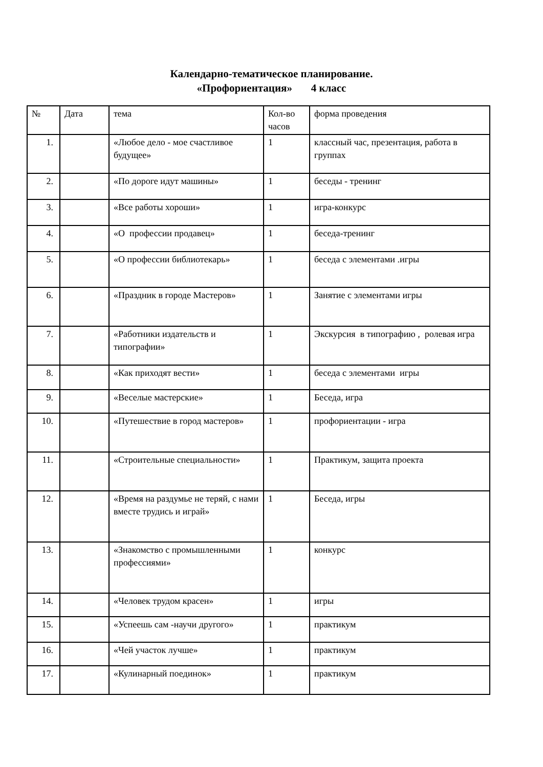Календарно-тематическое планирование.
«Профориентация» 4 класс
| № | Дата | тема | Кол-во часов | форма проведения |
| 1. | | «Любое дело - мое счастливое будущее» | 1 | классный час, презентация, работа в группах |
| 2. | | «По дороге идут машины» | 1 | беседы - тренинг |
| 3. | | «Все работы хороши» | 1 | игра-конкурс |
| 4. | | «О профессии продавец» | 1 | беседа-тренинг |
| 5. | | «О профессии библиотекарь» | 1 | беседа с элементами .игры |
| 6. | | «Праздник в городе Мастеров» | 1 | Занятие с элементами игры |
| 7. | | «Работники издательств и типографии» | 1 | Экскурсия в типографию , ролевая игра |
| 8. | | «Как приходят вести» | 1 | беседа с элементами игры |
| 9. | | «Веселые мастерские» | 1 | Беседа, игра |
| 10. | | «Путешествие в город мастеров» | 1 | профориентации - игра |
| 11. | | «Строительные специальности» | 1 | Практикум, защита проекта |
| 12. | | «Время на раздумье не теряй, с нами вместе трудись и играй» | 1 | Беседа, игры |
| 13. | | «Знакомство с промышленными профессиями» | 1 | конкурс |
| 14. | | «Человек трудом красен» | 1 | игры |
| 15. | | «Успеешь сам -научи другого» | 1 | практикум |
| 16. | | «Чей участок лучше» | 1 | практикум |
| 17. | | «Кулинарный поединок» | 1 | практикум |